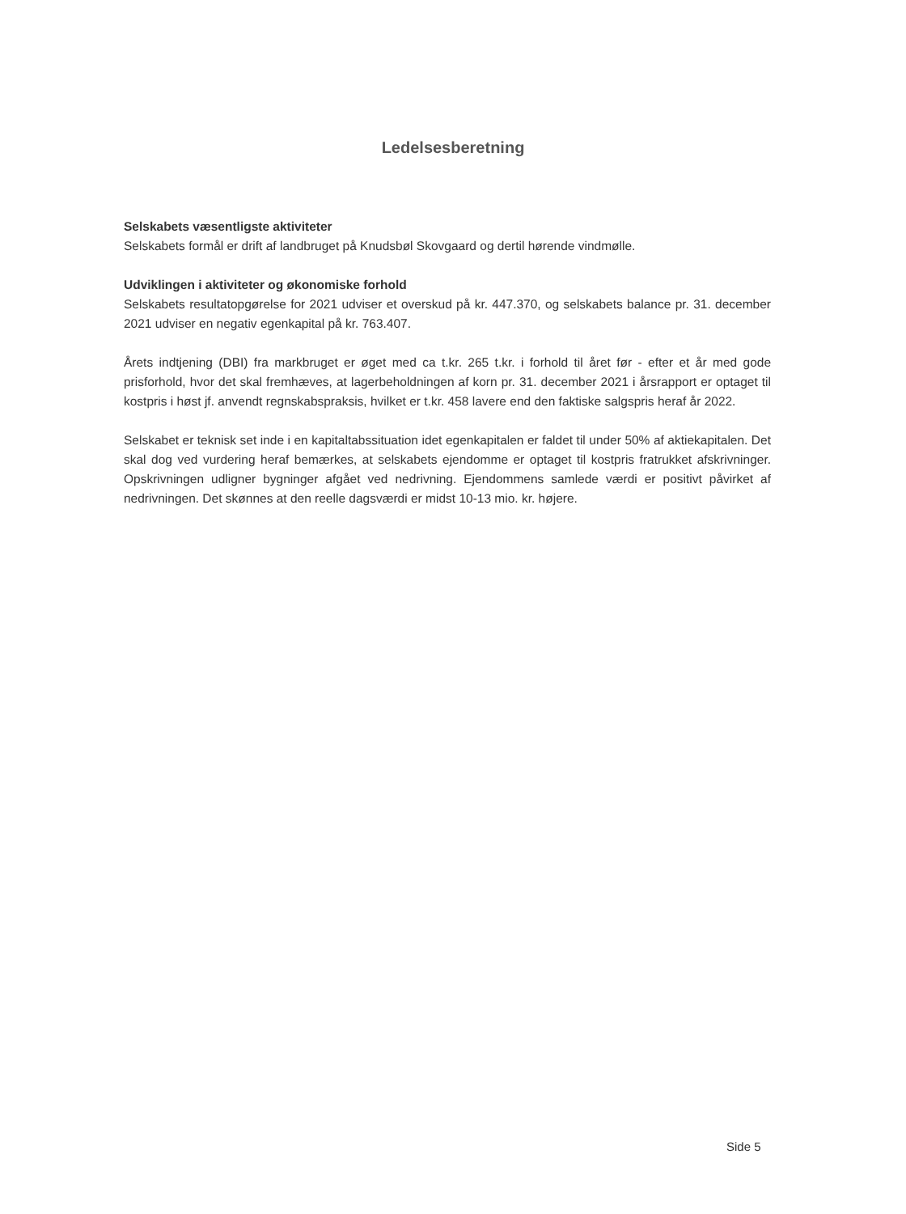Ledelsesberetning
Selskabets væsentligste aktiviteter
Selskabets formål er drift af landbruget på Knudsbøl Skovgaard og dertil hørende vindmølle.
Udviklingen i aktiviteter og økonomiske forhold
Selskabets resultatopgørelse for 2021 udviser et overskud på kr. 447.370, og selskabets balance pr. 31. december 2021 udviser en negativ egenkapital på kr. 763.407.
Årets indtjening (DBI) fra markbruget er øget med ca t.kr. 265 t.kr. i forhold til året før - efter et år med gode prisforhold, hvor det skal fremhæves, at lagerbeholdningen af korn pr. 31. december 2021 i årsrapport er optaget til kostpris i høst jf. anvendt regnskabspraksis, hvilket er t.kr. 458 lavere end den faktiske salgspris heraf år 2022.
Selskabet er teknisk set inde i en kapitaltabssituation idet egenkapitalen er faldet til under 50% af aktiekapitalen. Det skal dog ved vurdering heraf bemærkes, at selskabets ejendomme er optaget til kostpris fratrukket afskrivninger. Opskrivningen udligner bygninger afgået ved nedrivning. Ejendommens samlede værdi er positivt påvirket af nedrivningen. Det skønnes at den reelle dagsværdi er midst 10-13 mio. kr. højere.
Side 5